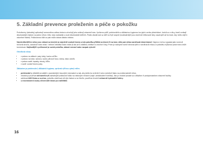5. Základní prevence proleženin a péče o pokožku
Proleženiny (dekubity) způsobují nemocnému velkou bolest a zhoršují jeho celkový zdravotní stav. Správnou péčí, polohováním a důkladnou hygienou lze jejich vzniku předcházet. Jedná se o rány, které vznikají dlouhodobým tlakem na jedno místo v těle, tedy nejčastěji u osob dlouhodobě ležících. Podle závažnosti se dělí na čtyři stupně (nezávažnější jsou otevřené infikované rány zasahující až ke kosti, kdy může dojít k odumření tkáně). Poškozenou kůži se pak může dostat daleko infekce.
Nejohroženějšími místy jsou oblasti na kterých je nejméně svalové hmoty a kde pokožka přiléhá na kloubi či na kost, dále pak místa namáhaná inkontinencí. Nejprve mohou vypadat jako nevinná červená skvrna, zarudnutí nebo otlak. I během několika hodin může jít ale až k velkému zvětšení a otevření rány. Proto je nezbytné nutné věnovat péči o namáhaná místa a o pokožku zvýšenou pozornost a kůži kontrolovat. Nejčastější k poškození je suchá pokožka, oblasti nemocí nebo naopak vyhublí.
Ohrožená místa:
v poloze na zádech: paty, lokty, hadra a křížo.
v poloze na boku: rameno, kyčel, pánevní kost, žebra, loket, kotník.
v poloze sedě: lopatky, obraty, křížo.
v sedě: sedací kosti a paty.
Základem je polohování, důkladná hygiena, správná výživa a pitný režim.
polohování je důležité provádět v pravidelných časových intervalech a tak, aby došlo ke změnění nebo rozložení tlaku na problematické místo.
vhodné je používat ochranné krytí zabraňující poškození kůže na rizikových místech (např. antidekubitní botička). Zde je vhodné poradit se s lékařem či poskytovatelem zdravotní služby.
udržovat kůži čistou a suchou, pokožku ošetřovat mírným tlakem a ne třením, používat vhodné ochranné hydratační krémy.
u inkontinentní osoby očistit kůži ihned po znečištění.
16